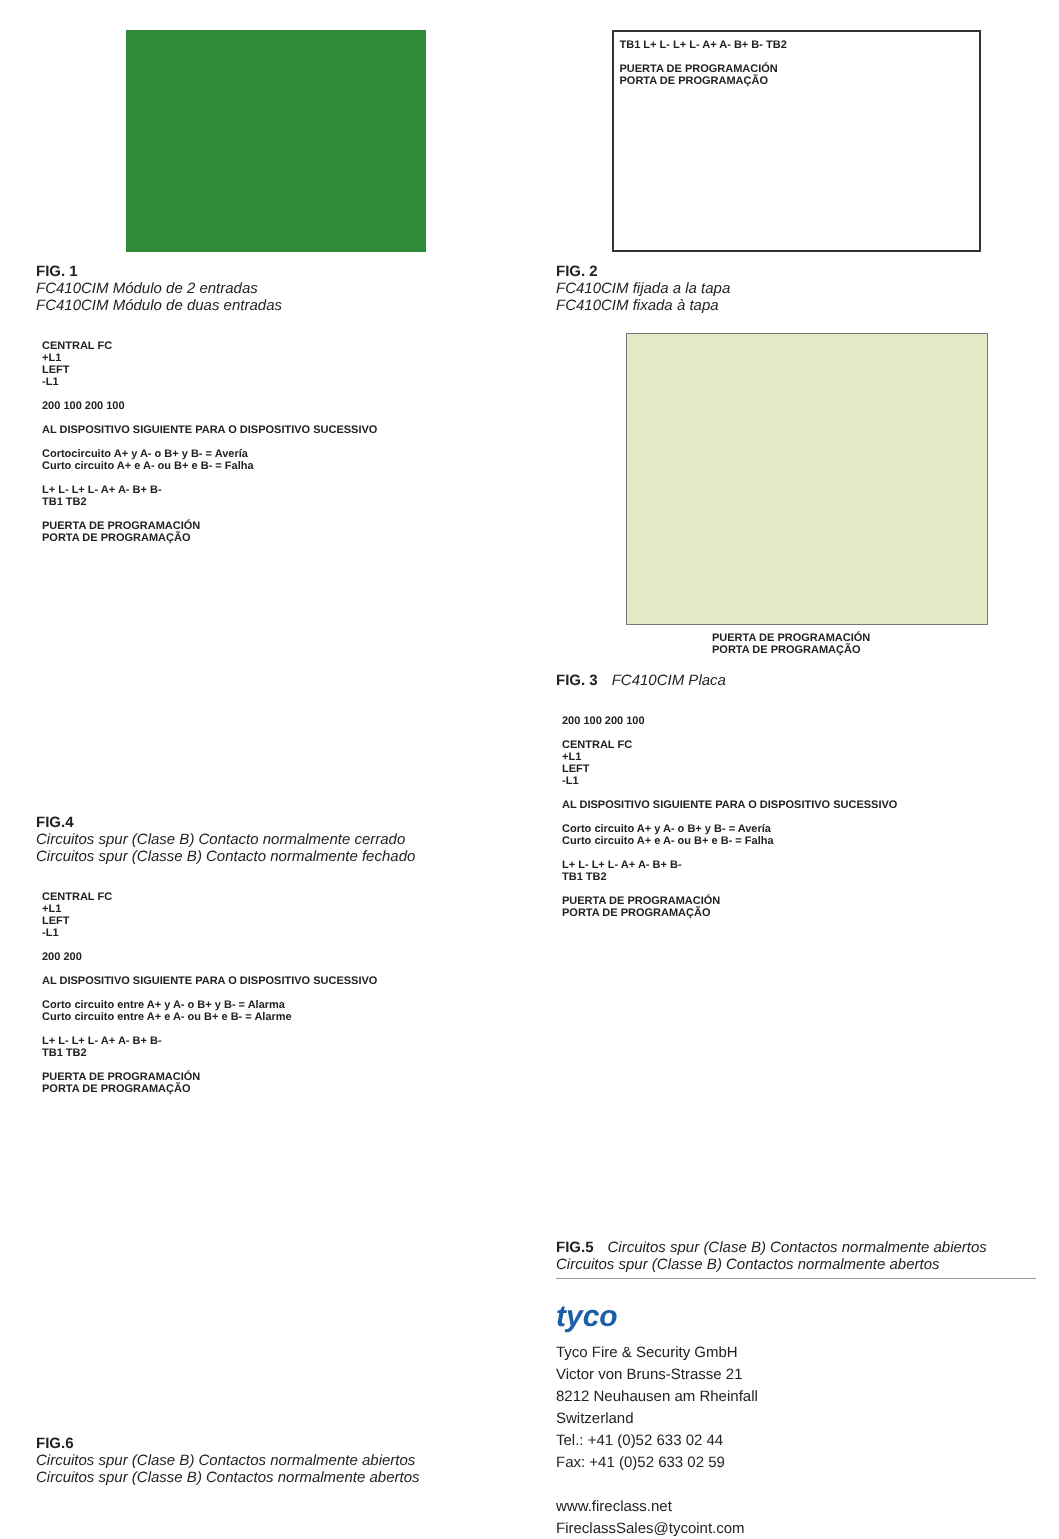FIG. 1
FC410CIM Módulo de 2 entradas
FC410CIM Módulo de duas entradas
CENTRAL FC
+L1
LEFT
-L1
200 100 200 100
AL DISPOSITIVO SIGUIENTE PARA O DISPOSITIVO SUCESSIVO
Cortocircuito A+ y A- o B+ y B- = Avería
Curto circuito A+ e A- ou B+ e B- = Falha
L+ L- L+ L- A+ A- B+ B-
TB1 TB2
PUERTA DE PROGRAMACIÓN
PORTA DE PROGRAMAÇÃO
FIG.4
Circuitos spur (Clase B) Contacto normalmente cerrado
Circuitos spur (Classe B) Contacto normalmente fechado
CENTRAL FC
+L1
LEFT
-L1
200 200
AL DISPOSITIVO SIGUIENTE PARA O DISPOSITIVO SUCESSIVO
Corto circuito entre A+ y A- o B+ y B- = Alarma
Curto circuito entre A+ e A- ou B+ e B- = Alarme
L+ L- L+ L- A+ A- B+ B-
TB1 TB2
PUERTA DE PROGRAMACIÓN
PORTA DE PROGRAMAÇÃO
FIG.6
Circuitos spur (Clase B) Contactos normalmente abiertos
Circuitos spur (Classe B) Contactos normalmente abertos
TB1 L+ L- L+ L- A+ A- B+ B- TB2
PUERTA DE PROGRAMACIÓN
PORTA DE PROGRAMAÇÃO
FIG. 2
FC410CIM fijada a la tapa
FC410CIM fixada à tapa
PUERTA DE PROGRAMACIÓN
PORTA DE PROGRAMAÇÃO
FIG. 3 FC410CIM Placa
200 100 200 100
CENTRAL FC
+L1
LEFT
-L1
AL DISPOSITIVO SIGUIENTE PARA O DISPOSITIVO SUCESSIVO
Corto circuito A+ y A- o B+ y B- = Avería
Curto circuito A+ e A- ou B+ e B- = Falha
L+ L- L+ L- A+ A- B+ B-
TB1 TB2
PUERTA DE PROGRAMACIÓN
PORTA DE PROGRAMAÇÃO
FIG.5 Circuitos spur (Clase B) Contactos normalmente abiertos
Circuitos spur (Classe B) Contactos normalmente abertos
tyco
Tyco Fire & Security GmbH
Victor von Bruns-Strasse 21
8212 Neuhausen am Rheinfall
Switzerland
Tel.: +41 (0)52 633 02 44
Fax: +41 (0)52 633 02 59
www.fireclass.net
FireclassSales@tycoint.com